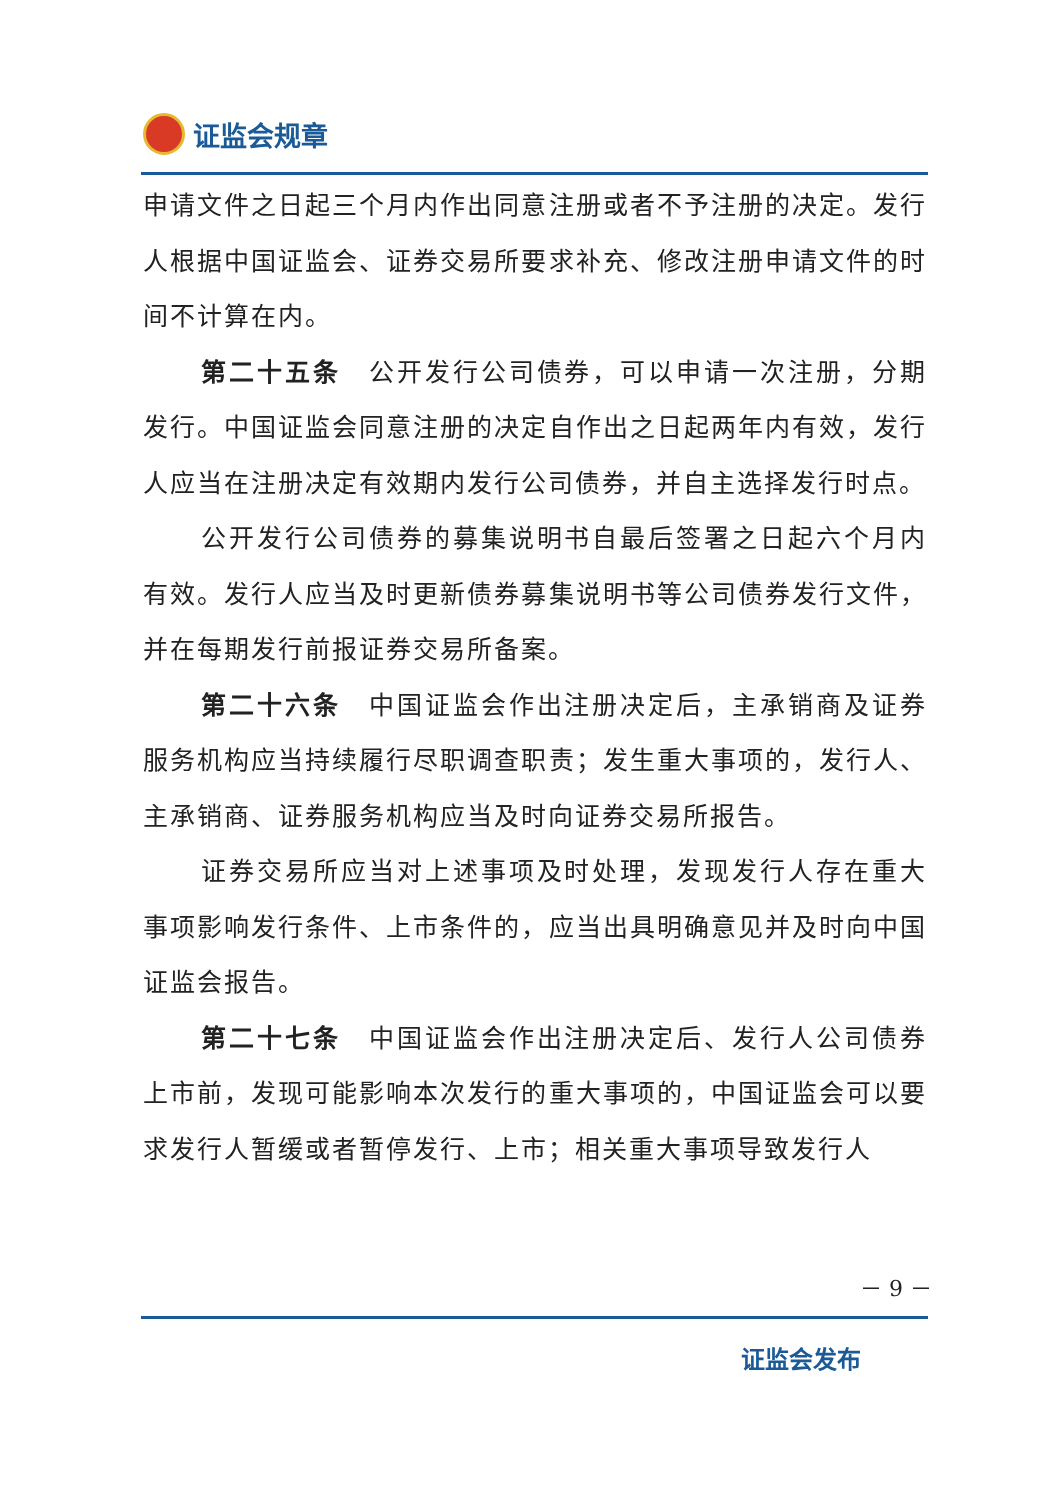证监会规章
申请文件之日起三个月内作出同意注册或者不予注册的决定。发行人根据中国证监会、证券交易所要求补充、修改注册申请文件的时间不计算在内。
第二十五条　公开发行公司债券，可以申请一次注册，分期发行。中国证监会同意注册的决定自作出之日起两年内有效，发行人应当在注册决定有效期内发行公司债券，并自主选择发行时点。
公开发行公司债券的募集说明书自最后签署之日起六个月内有效。发行人应当及时更新债券募集说明书等公司债券发行文件，并在每期发行前报证券交易所备案。
第二十六条　中国证监会作出注册决定后，主承销商及证券服务机构应当持续履行尽职调查职责；发生重大事项的，发行人、主承销商、证券服务机构应当及时向证券交易所报告。
证券交易所应当对上述事项及时处理，发现发行人存在重大事项影响发行条件、上市条件的，应当出具明确意见并及时向中国证监会报告。
第二十七条　中国证监会作出注册决定后、发行人公司债券上市前，发现可能影响本次发行的重大事项的，中国证监会可以要求发行人暂缓或者暂停发行、上市；相关重大事项导致发行人
－ 9 －
证监会发布